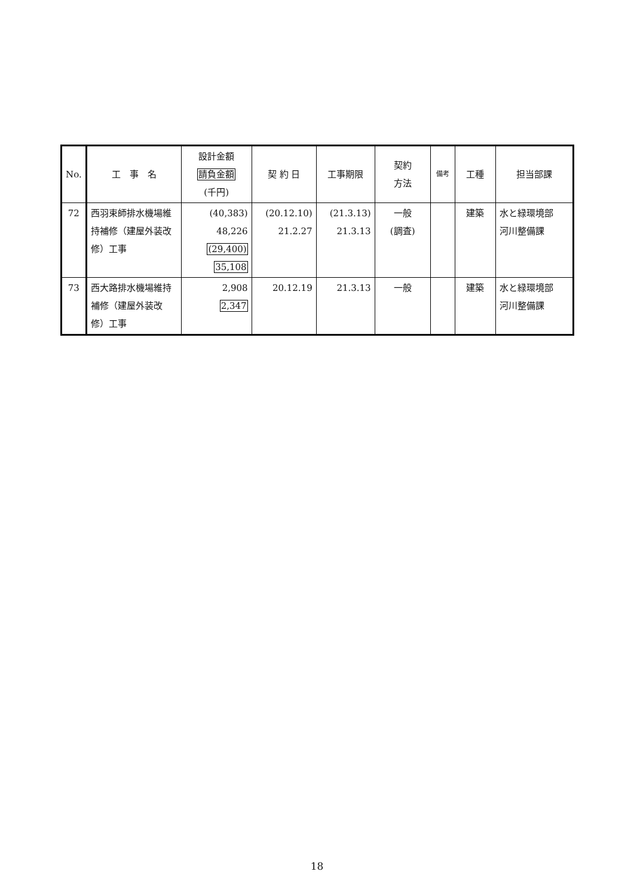| No. | 工 事 名 | 設計金額 請負金額 (千円) | 契 約 日 | 工事期限 | 契約 方法 | 備考 | 工種 | 担当部課 |
| --- | --- | --- | --- | --- | --- | --- | --- | --- |
| 72 | 西羽束師排水機場維持補修（建屋外装改修）工事 | (40,383) 48,226 (29,400) 35,108 | (20.12.10) 21.2.27 | (21.3.13) 21.3.13 | 一般 (調査) | | 建築 | 水と緑環境部 河川整備課 |
| 73 | 西大路排水機場維持補修（建屋外装改修）工事 | 2,908 2,347 | 20.12.19 | 21.3.13 | 一般 | | 建築 | 水と緑環境部 河川整備課 |
18